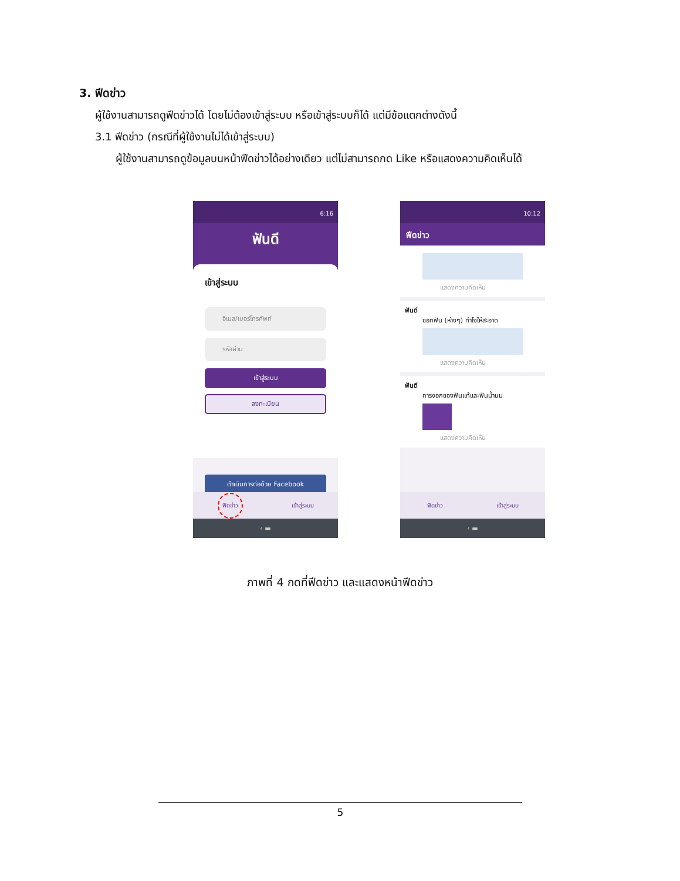3. ฟีดข่าว
ผู้ใช้งานสามารถดูฟีดข่าวได้ โดยไม่ต้องเข้าสู่ระบบ หรือเข้าสู่ระบบก็ได้ แต่มีข้อแตกต่างดังนี้
3.1 ฟีดข่าว (กรณีที่ผู้ใช้งานไม่ได้เข้าสู่ระบบ)
ผู้ใช้งานสามารถดูข้อมูลบนหน้าฟีดข่าวได้อย่างเดียว แต่ไม่สามารถกด Like หรือแสดงความคิดเห็นได้
6:16
ฟันดี
เข้าสู่ระบบ
อีเมล/เบอร์โทรศัพท์
รหัสผ่าน
เข้าสู่ระบบ
ลงทะเบียน
ดำเนินการต่อด้วย Facebook
ฟีดข่าว เข้าสู่ระบบ
‹ ▬
10:12
ฟีดข่าว
แสดงความคิดเห็น
ฟันดี
ซอกฟัน (ห่างๆ) ทำไงให้สะอาด
แสดงความคิดเห็น
ฟันดี
การงอกของฟันแท้และฟันน้ำนม
แสดงความคิดเห็น
ฟีดข่าว เข้าสู่ระบบ
‹ ▬
ภาพที่ 4 กดที่ฟีดข่าว และแสดงหน้าฟีดข่าว
5